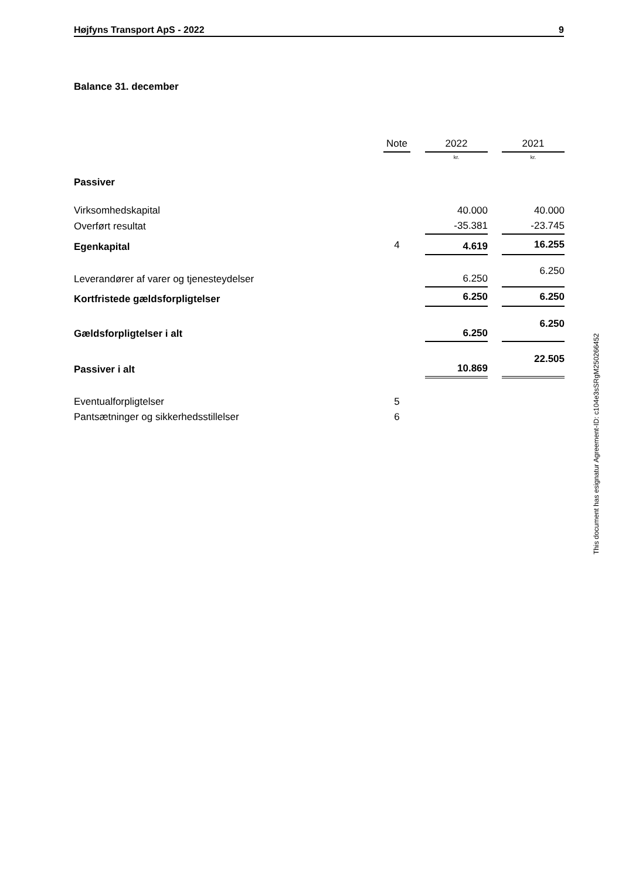Højfyns Transport ApS - 2022 9
Balance 31. december
| | Note | | 2022 | | 2021 |
| --- | --- | --- | --- | --- | --- |
| | | | kr. | | kr. |
| Passiver | | | | | |
| Virksomhedskapital | | | 40.000 | | 40.000 |
| Overført resultat | | | -35.381 | | -23.745 |
| Egenkapital | 4 | | 4.619 | | 16.255 |
| Leverandører af varer og tjenesteydelser | | | 6.250 | | 6.250 |
| Kortfristede gældsforpligtelser | | | 6.250 | | 6.250 |
| Gældsforpligtelser i alt | | | 6.250 | | 6.250 |
| Passiver i alt | | | 10.869 | | 22.505 |
| Eventualforpligtelser | 5 | | | | |
| Pantsætninger og sikkerhedsstillelser | 6 | | | | |
This document has esignatur Agreement-ID: c104e3sSRgM250266452